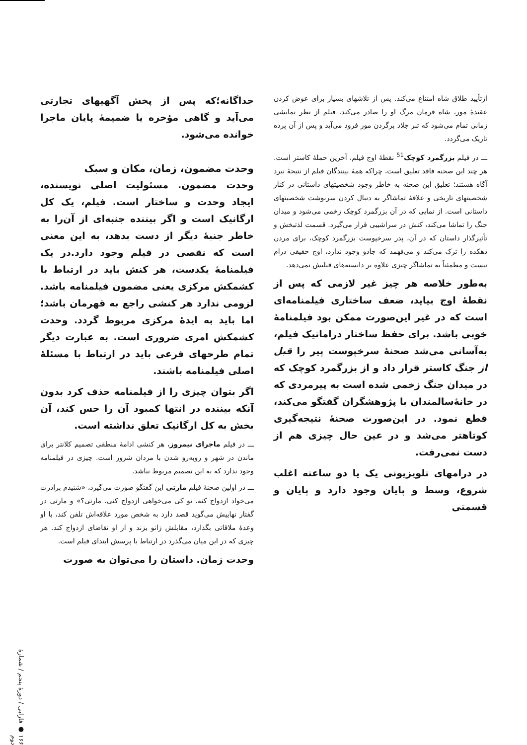ازتأیید طلاق شاه امتناع می‌کند. پس از تلاشهای بسیار برای عوض کردن عقیدهٔ مور، شاه فرمان مرگ او را صادر می‌کند. فیلم از نظر نمایشی زمانی تمام می‌شود که تبر جلاد برگردن مور فرود می‌آید و پس از آن پرده تاریک می‌گردد.
ـــ در فیلم بزرگمرد کوچک<sup>51</sup> نقطهٔ اوج فیلم، آخرین حملهٔ کاستر است. هر چند این صحنه فاقد تعلیق است، چراکه همهٔ بینندگان فیلم از نتیجهٔ نبرد آگاه هستند؛ تعلیق این صحنه به خاطر وجود شخصیتهای داستانی در کنار شخصیتهای تاریخی و علاقهٔ تماشاگر به دنبال کردن سرنوشت شخصیتهای داستانی است. از نمایی که در آن بزرگمرد کوچک زخمی می‌شود و میدان جنگ را تماشا می‌کند، کنش در سراشیبی قرار می‌گیرد. قسمت لذتبخش و تأثیرگذار داستان که در آن، پدر سرخپوست بزرگمرد کوچک، برای مردن دهکده را ترک می‌کند و می‌فهمد که جادو وجود ندارد، اوج حقیقی درام نیست و مطمئناً به تماشاگر چیزی علاوه بر دانسته‌های قبلیش نمی‌دهد.
به‌طور خلاصه هر چیز غیر لازمی که پس از نقطهٔ اوج بیاید، ضعف ساختاری فیلمنامه‌ای است که در غیر این‌صورت ممکن بود فیلمنامهٔ خوبی باشد. برای حفظ ساختار دراماتیک فیلم، به‌آسانی می‌شد صحنهٔ سرخپوست پیر را قبل از جنگ کاستر قرار داد و از بزرگمرد کوچک که در میدان جنگ زخمی شده است به پیرمردی که در خانهٔ‌سالمندان با پژوهشگران گفتگو می‌کند، قطع نمود. در این‌صورت صحنهٔ نتیجه‌گیری کوتاهتر می‌شد و در عین حال چیزی هم از دست نمی‌رفت.
در درامهای تلویزیونی یک یا دو ساعته اغلب شروع، وسط و پایان وجود دارد و پایان و قسمتی
جداگانه؛که پس از پخش آگهیهای تجارتی می‌آید و گاهی مؤخره یا ضمیمهٔ پایان ماجرا خوانده می‌شود.
وحدت مضمون، زمان، مکان و سبک
وحدت مضمون. مسئولیت اصلی نویسنده، ایجاد وحدت و ساختار است. فیلم، یک کل ارگانیک است و اگر بیننده جنبه‌ای از آن‌را به خاطر جنبهٔ دیگر از دست بدهد، به این معنی است که نقصی در فیلم وجود دارد.در یک فیلمنامهٔ یکدست، هر کنش باید در ارتباط با کشمکش مرکزی یعنی مضمون فیلمنامه باشد. لزومی ندارد هر کنشی راجع به قهرمان باشد؛ اما باید به ایدهٔ مرکزی مربوط گردد. وحدت کشمکش امری ضروری است. به عبارت دیگر تمام طرحهای فرعی باید در ارتباط با مسئلهٔ اصلی فیلمنامه باشند.
اگر بتوان چیزی را از فیلمنامه حذف کرد بدون آنکه بیننده در انتها کمبود آن را حس کند، آن بخش به کل ارگانیک تعلق نداشته است.
ـــ در فیلم ماجرای نیمروز، هر کنشی ادامهٔ منطقی تصمیم کلانتر برای ماندن در شهر و روبه‌رو شدن با مردان شرور است. چیزی در فیلمنامه وجود ندارد که به این تصمیم مربوط نباشد.
ـــ در اولین صحنهٔ فیلم مارتی این گفتگو صورت می‌گیرد، «شنیدم برادرت می‌خواد ازدواج کنه، تو کی می‌خواهی ازدواج کنی، مارتی؟» و مارتی در گفتار نهاییش می‌گوید قصد دارد به شخص مورد علاقه‌اش تلفن کند، با او وعدهٔ ملاقاتی بگذارد، مقابلش زانو بزند و از او تقاضای ازدواج کند. هر چیزی که در این میان می‌گذرد در ارتباط با پرسش ابتدای فیلم است.
وحدت زمان. داستان را می‌توان به صورت
۱۶۶ ● فارابی / دورهٔ پنجم / شمارهٔ دوم